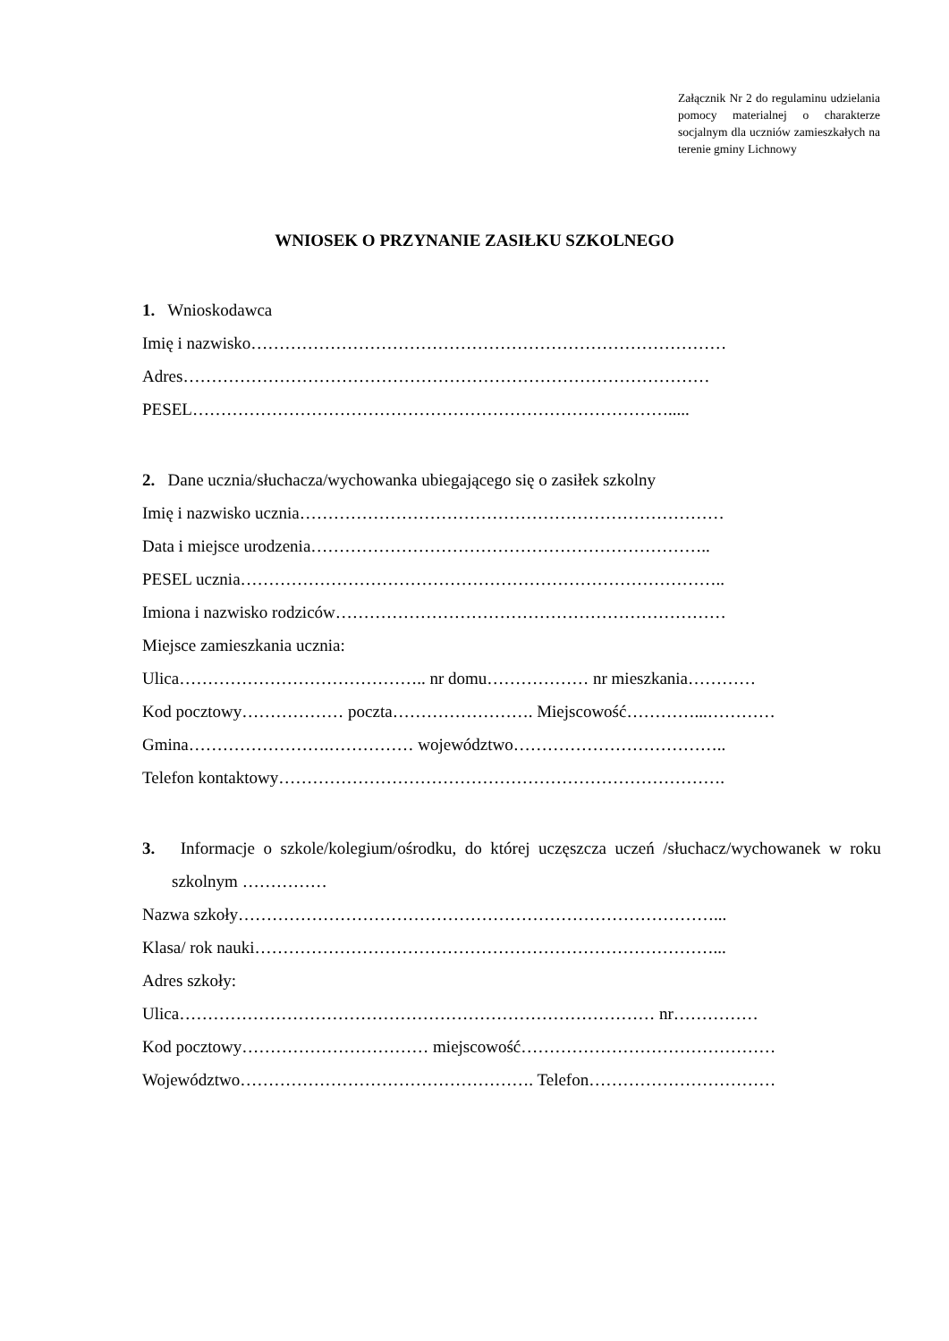Załącznik Nr 2 do regulaminu udzielania pomocy materialnej o charakterze socjalnym dla uczniów zamieszkałych na terenie gminy Lichnowy
WNIOSEK O PRZYNANIE ZASIŁKU SZKOLNEGO
1. Wnioskodawca
Imię i nazwisko…………………………………………………………………………
Adres…………………………………………………………………………………
PESEL………………………………………………………………………….....
2. Dane ucznia/słuchacza/wychowanka ubiegającego się o zasiłek szkolny
Imię i nazwisko ucznia…………………………………………………………………
Data i miejsce urodzenia……………………………………………………………..
PESEL ucznia…………………………………………………………………………..
Imiona i nazwisko rodziców……………………………………………………………
Miejsce zamieszkania ucznia:
Ulica…………………………………….. nr domu……………… nr mieszkania…………
Kod pocztowy……………… poczta……………………. Miejscowość…………...…………
Gmina…………………….…………… województwo………………………………..
Telefon kontaktowy…………………………………………………………………….
3. Informacje o szkole/kolegium/ośrodku, do której uczęszcza uczeń /słuchacz/wychowanek w roku szkolnym ……………
Nazwa szkoły…………………………………………………………………………...
Klasa/ rok nauki………………………………………………………………………...
Adres szkoły:
Ulica………………………………………………………………………… nr……………
Kod pocztowy…………………………… miejscowość………………………………………
Województwo……………………………………………. Telefon……………………………